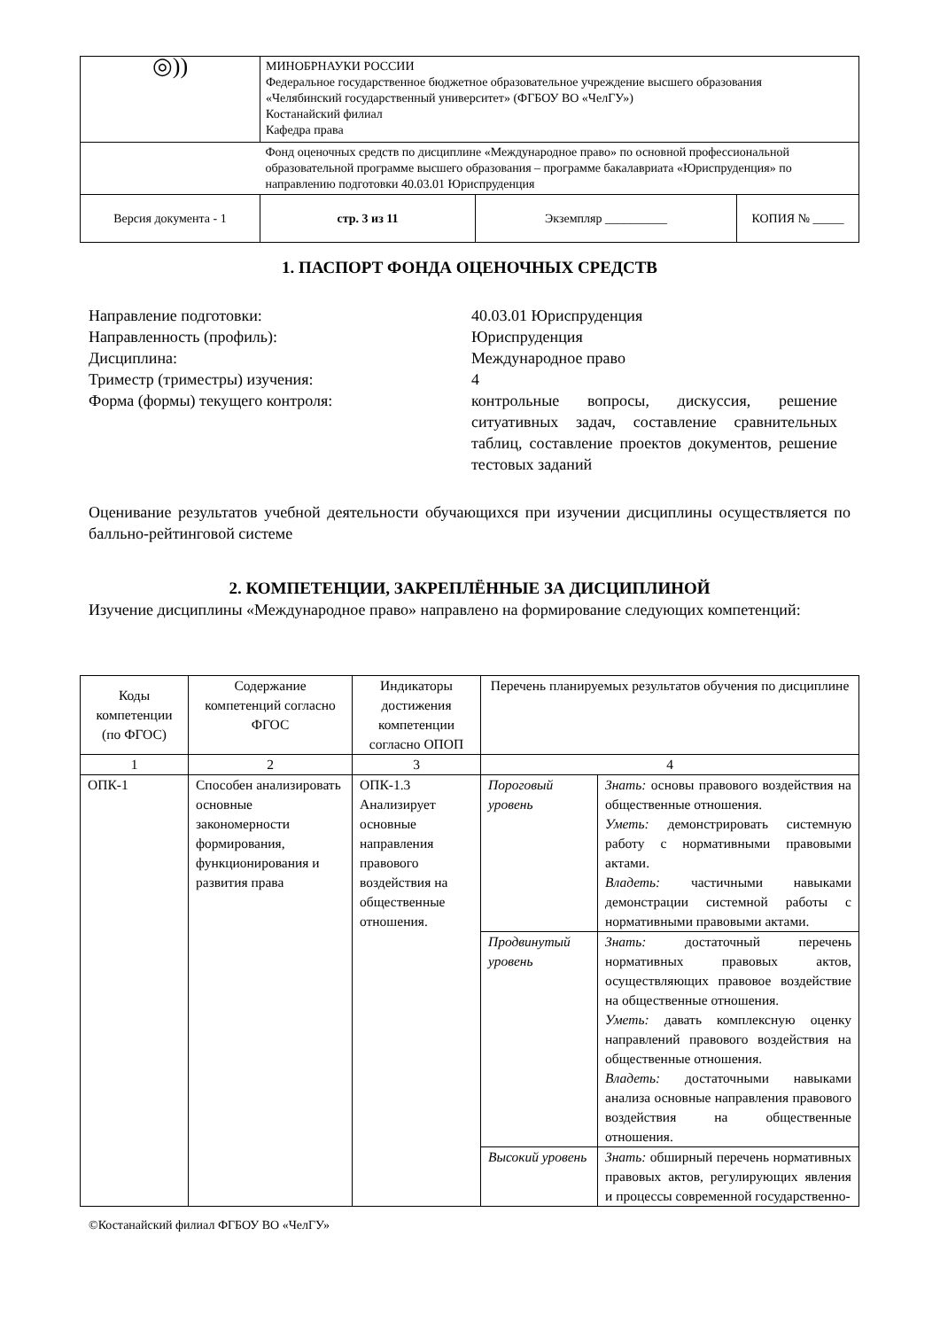| ◎)) | МИНОБРНАУКИ РОССИИ Федеральное государственное бюджетное образовательное учреждение высшего образования «Челябинский государственный университет» (ФГБОУ ВО «ЧелГУ») Костанайский филиал Кафедра права | | |
| | Фонд оценочных средств по дисциплине «Международное право» по основной профессиональной образовательной программе высшего образования – программе бакалавриата «Юриспруденция» по направлению подготовки 40.03.01 Юриспруденция | | |
| Версия документа - 1 | стр. 3 из 11 | Экземпляр __________ | КОПИЯ № _____ |
1. ПАСПОРТ ФОНДА ОЦЕНОЧНЫХ СРЕДСТВ
| Направление подготовки: | 40.03.01 Юриспруденция |
| Направленность (профиль): | Юриспруденция |
| Дисциплина: | Международное право |
| Триместр (триместры) изучения: | 4 |
| Форма (формы) текущего контроля: | контрольные вопросы, дискуссия, решение ситуативных задач, составление сравнительных таблиц, составление проектов документов, решение тестовых заданий |
Оценивание результатов учебной деятельности обучающихся при изучении дисциплины осуществляется по балльно-рейтинговой системе
2. КОМПЕТЕНЦИИ, ЗАКРЕПЛЁННЫЕ ЗА ДИСЦИПЛИНОЙ
Изучение дисциплины «Международное право» направлено на формирование следующих компетенций:
| Коды компетенции (по ФГОС) | Содержание компетенций согласно ФГОС | Индикаторы достижения компетенции согласно ОПОП | Перечень планируемых результатов обучения по дисциплине | |
| --- | --- | --- | --- | --- |
| 1 | 2 | 3 | 4 | |
| ОПК-1 | Способен анализировать основные закономерности формирования, функционирования и развития права | ОПК-1.3 Анализирует основные направления правового воздействия на общественные отношения. | Пороговый уровень | Знать: основы правового воздействия на общественные отношения. Уметь: демонстрировать системную работу с нормативными правовыми актами. Владеть: частичными навыками демонстрации системной работы с нормативными правовыми актами. |
| | | | Продвинутый уровень | Знать: достаточный перечень нормативных правовых актов, осуществляющих правовое воздействие на общественные отношения. Уметь: давать комплексную оценку направлений правового воздействия на общественные отношения. Владеть: достаточными навыками анализа основные направления правового воздействия на общественные отношения. |
| | | | Высокий уровень | Знать: обширный перечень нормативных правовых актов, регулирующих явления и процессы современной государственно- |
©Костанайский филиал ФГБОУ ВО «ЧелГУ»